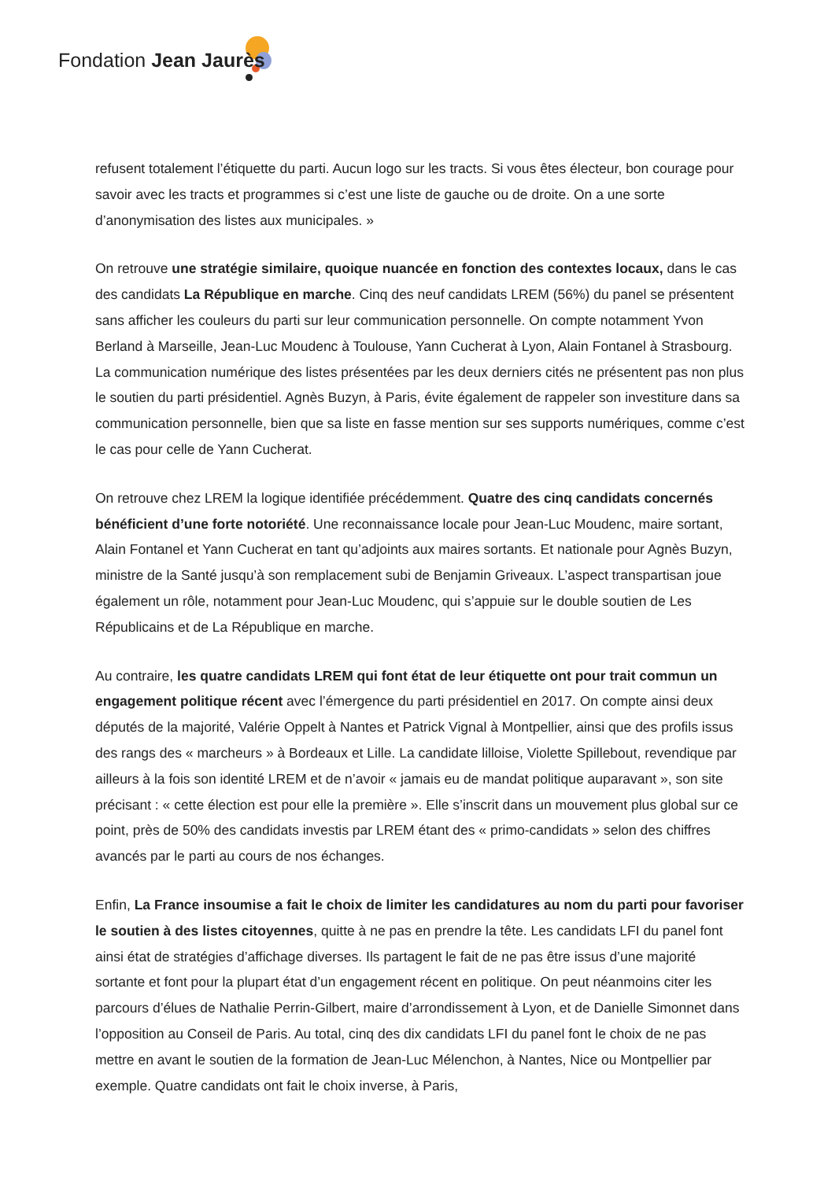Fondation Jean Jaurès
refusent totalement l’étiquette du parti. Aucun logo sur les tracts. Si vous êtes électeur, bon courage pour savoir avec les tracts et programmes si c’est une liste de gauche ou de droite. On a une sorte d’anonymisation des listes aux municipales. »
On retrouve une stratégie similaire, quoique nuancée en fonction des contextes locaux, dans le cas des candidats La République en marche. Cinq des neuf candidats LREM (56%) du panel se présentent sans afficher les couleurs du parti sur leur communication personnelle. On compte notamment Yvon Berland à Marseille, Jean-Luc Moudenc à Toulouse, Yann Cucherat à Lyon, Alain Fontanel à Strasbourg. La communication numérique des listes présentées par les deux derniers cités ne présentent pas non plus le soutien du parti présidentiel. Agnès Buzyn, à Paris, évite également de rappeler son investiture dans sa communication personnelle, bien que sa liste en fasse mention sur ses supports numériques, comme c’est le cas pour celle de Yann Cucherat.
On retrouve chez LREM la logique identifiée précédemment. Quatre des cinq candidats concernés bénéficient d’une forte notoriété. Une reconnaissance locale pour Jean-Luc Moudenc, maire sortant, Alain Fontanel et Yann Cucherat en tant qu’adjoints aux maires sortants. Et nationale pour Agnès Buzyn, ministre de la Santé jusqu’à son remplacement subi de Benjamin Griveaux. L’aspect transpartisan joue également un rôle, notamment pour Jean-Luc Moudenc, qui s’appuie sur le double soutien de Les Républicains et de La République en marche.
Au contraire, les quatre candidats LREM qui font état de leur étiquette ont pour trait commun un engagement politique récent avec l’émergence du parti présidentiel en 2017. On compte ainsi deux députés de la majorité, Valérie Oppelt à Nantes et Patrick Vignal à Montpellier, ainsi que des profils issus des rangs des « marcheurs » à Bordeaux et Lille. La candidate lilloise, Violette Spillebout, revendique par ailleurs à la fois son identité LREM et de n’avoir « jamais eu de mandat politique auparavant », son site précisant : « cette élection est pour elle la première ». Elle s’inscrit dans un mouvement plus global sur ce point, près de 50% des candidats investis par LREM étant des « primo-candidats » selon des chiffres avancés par le parti au cours de nos échanges.
Enfin, La France insoumise a fait le choix de limiter les candidatures au nom du parti pour favoriser le soutien à des listes citoyennes, quitte à ne pas en prendre la tête. Les candidats LFI du panel font ainsi état de stratégies d’affichage diverses. Ils partagent le fait de ne pas être issus d’une majorité sortante et font pour la plupart état d’un engagement récent en politique. On peut néanmoins citer les parcours d’élues de Nathalie Perrin-Gilbert, maire d’arrondissement à Lyon, et de Danielle Simonnet dans l’opposition au Conseil de Paris. Au total, cinq des dix candidats LFI du panel font le choix de ne pas mettre en avant le soutien de la formation de Jean-Luc Mélenchon, à Nantes, Nice ou Montpellier par exemple. Quatre candidats ont fait le choix inverse, à Paris,